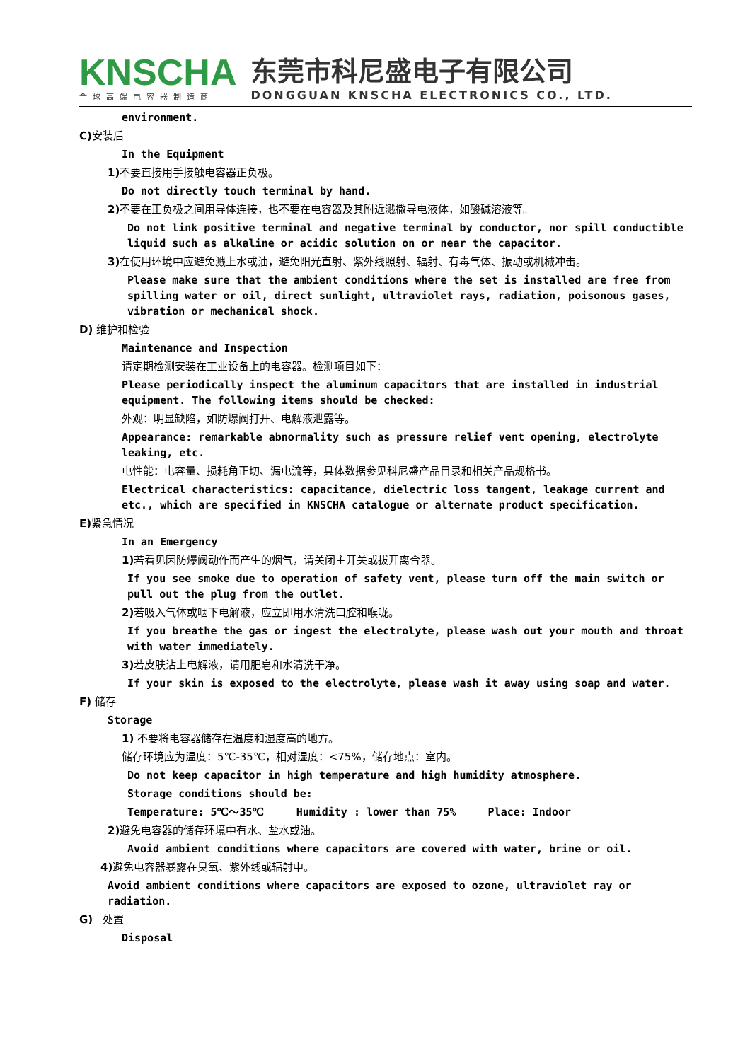KNSCHA
全球高端电容器制造商
东莞市科尼盛电子有限公司
DONGGUAN KNSCHA ELECTRONICS CO., LTD.
environment.
C) 安装后
In the Equipment
1) 不要直接用手接触电容器正负极。
Do not directly touch terminal by hand.
2) 不要在正负极之间用导体连接，也不要在电容器及其附近溅撒导电液体，如酸碱溶液等。
Do not link positive terminal and negative terminal by conductor, nor spill conductible liquid such as alkaline or acidic solution on or near the capacitor.
3) 在使用环境中应避免溅上水或油，避免阳光直射、紫外线照射、辐射、有毒气体、振动或机械冲击。
Please make sure that the ambient conditions where the set is installed are free from spilling water or oil, direct sunlight, ultraviolet rays, radiation, poisonous gases, vibration or mechanical shock.
D) 维护和检验
Maintenance and Inspection
请定期检测安装在工业设备上的电容器。检测项目如下：
Please periodically inspect the aluminum capacitors that are installed in industrial equipment. The following items should be checked:
外观：明显缺陷，如防爆阀打开、电解液泄露等。
Appearance: remarkable abnormality such as pressure relief vent opening, electrolyte leaking, etc.
电性能：电容量、损耗角正切、漏电流等，具体数据参见科尼盛产品目录和相关产品规格书。
Electrical characteristics: capacitance, dielectric loss tangent, leakage current and etc., which are specified in KNSCHA catalogue or alternate product specification.
E) 紧急情况
In an Emergency
1) 若看见因防爆阀动作而产生的烟气，请关闭主开关或拔开离合器。
If you see smoke due to operation of safety vent, please turn off the main switch or pull out the plug from the outlet.
2) 若吸入气体或咽下电解液，应立即用水清洗口腔和喉咙。
If you breathe the gas or ingest the electrolyte, please wash out your mouth and throat with water immediately.
3) 若皮肤沾上电解液，请用肥皂和水清洗干净。
If your skin is exposed to the electrolyte, please wash it away using soap and water.
F) 储存
Storage
1) 不要将电容器储存在温度和湿度高的地方。
储存环境应为温度：5℃-35℃，相对湿度：<75%，储存地点：室内。
Do not keep capacitor in high temperature and high humidity atmosphere.
Storage conditions should be:
Temperature: 5℃～35℃ Humidity : lower than 75% Place: Indoor
2) 避免电容器的储存环境中有水、盐水或油。
Avoid ambient conditions where capacitors are covered with water, brine or oil.
4) 避免电容器暴露在臭氧、紫外线或辐射中。
Avoid ambient conditions where capacitors are exposed to ozone, ultraviolet ray or radiation.
G) 处置
Disposal